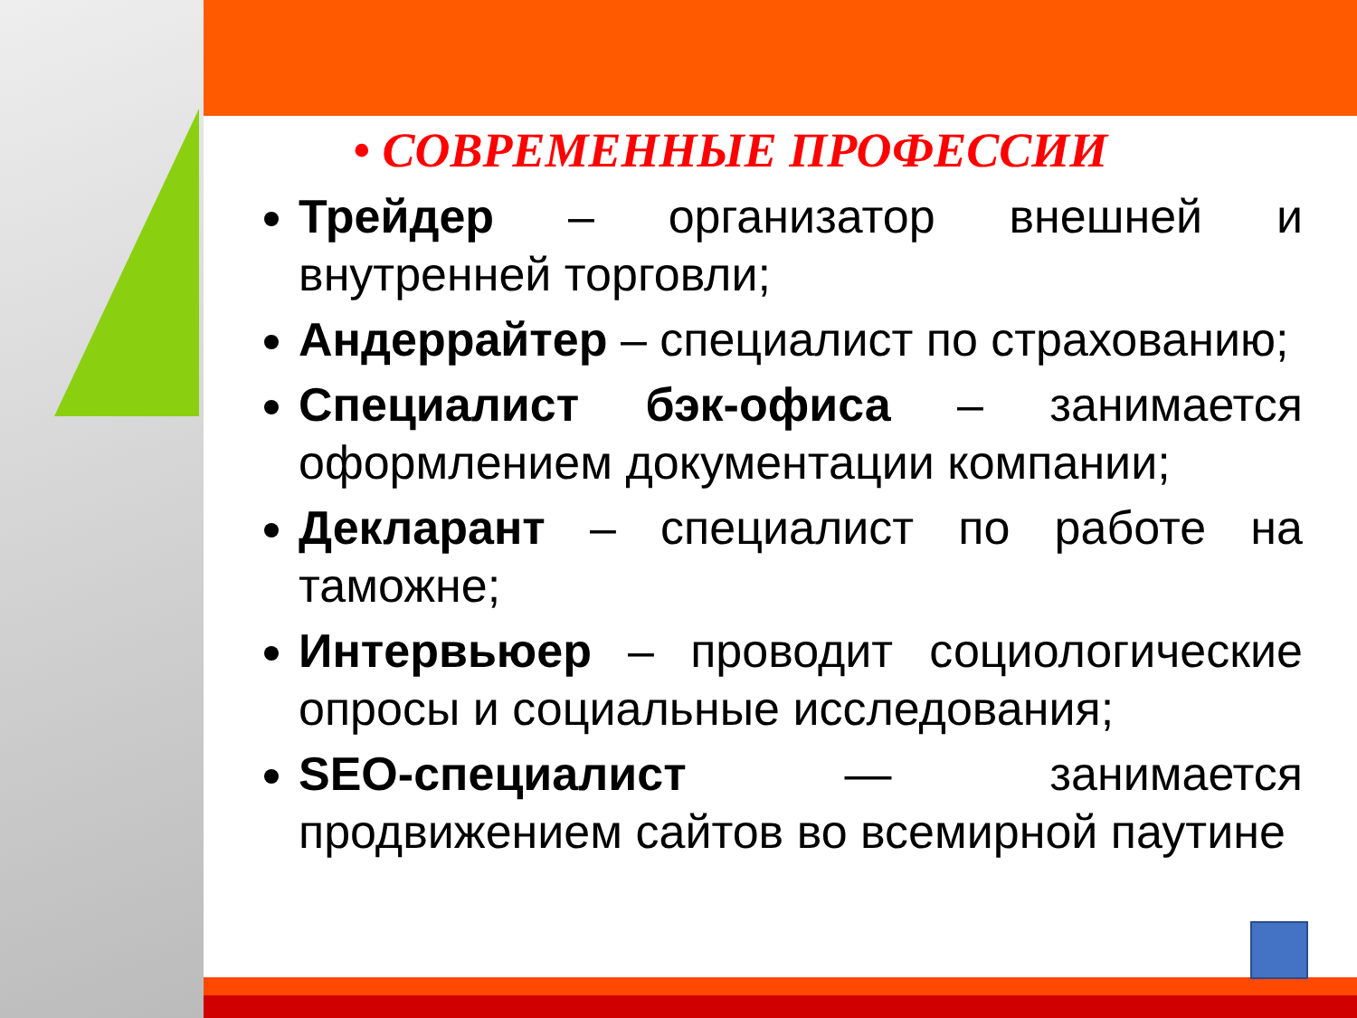• СОВРЕМЕННЫЕ ПРОФЕССИИ
Трейдер – организатор внешней и внутренней торговли;
Андеррайтер – специалист по страхованию;
Специалист бэк-офиса – занимается оформлением документации компании;
Декларант – специалист по работе на таможне;
Интервьюер – проводит социологические опросы и социальные исследования;
SEO-специалист — занимается продвижением сайтов во всемирной паутине